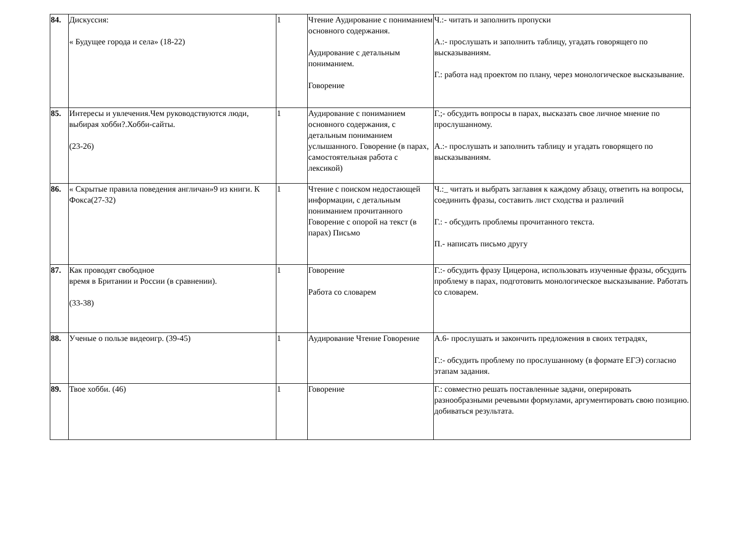| 84. | Дискуссия: « Будущее города и села» (18-22) | 1 | Чтение Аудирование с пониманием основного содержания. Аудирование с детальным пониманием. Говорение | Ч.:- читать и заполнить пропуски А.:- прослушать и заполнить таблицу, угадать говорящего по высказываниям. Г.: работа над проектом по плану, через монологическое высказывание. |
| 85. | Интересы и увлечения.Чем руководствуются люди, выбирая хобби?.Хобби-сайты. (23-26) | 1 | Аудирование с пониманием основного содержания, с детальным пониманием услышанного. Говорение (в парах, самостоятельная работа с лексикой) | Г.;- обсудить вопросы в парах, высказать свое личное мнение по прослушанному. А.:- прослушать и заполнить таблицу и угадать говорящего по высказываниям. |
| 86. | « Скрытые правила поведения англичан»9 из книги. К Фокса(27-32) | 1 | Чтение с поиском недостающей информации, с детальным пониманием прочитанного Говорение с опорой на текст (в парах) Письмо | Ч.:_ читать и выбрать заглавия к каждому абзацу, ответить на вопросы, соединить фразы, составить лист сходства и различий Г.: - обсудить проблемы прочитанного текста. П.- написать письмо другу |
| 87. | Как проводят свободное время в Британии и России (в сравнении). (33-38) | 1 | Говорение Работа со словарем | Г.:- обсудить фразу Цицерона, использовать изученные фразы, обсудить проблему в парах, подготовить монологическое высказывание. Работать со словарем. |
| 88. | Ученые о пользе видеоигр. (39-45) | 1 | Аудирование Чтение Говорение | А.6- прослушать и закончить предложения в своих тетрадях, Г.:- обсудить проблему по прослушанному (в формате ЕГЭ) согласно этапам задания. |
| 89. | Твое хобби. (46) | 1 | Говорение | Г.: совместно решать поставленные задачи, оперировать разнообразными речевыми формулами, аргументировать свою позицию. добиваться результата. |